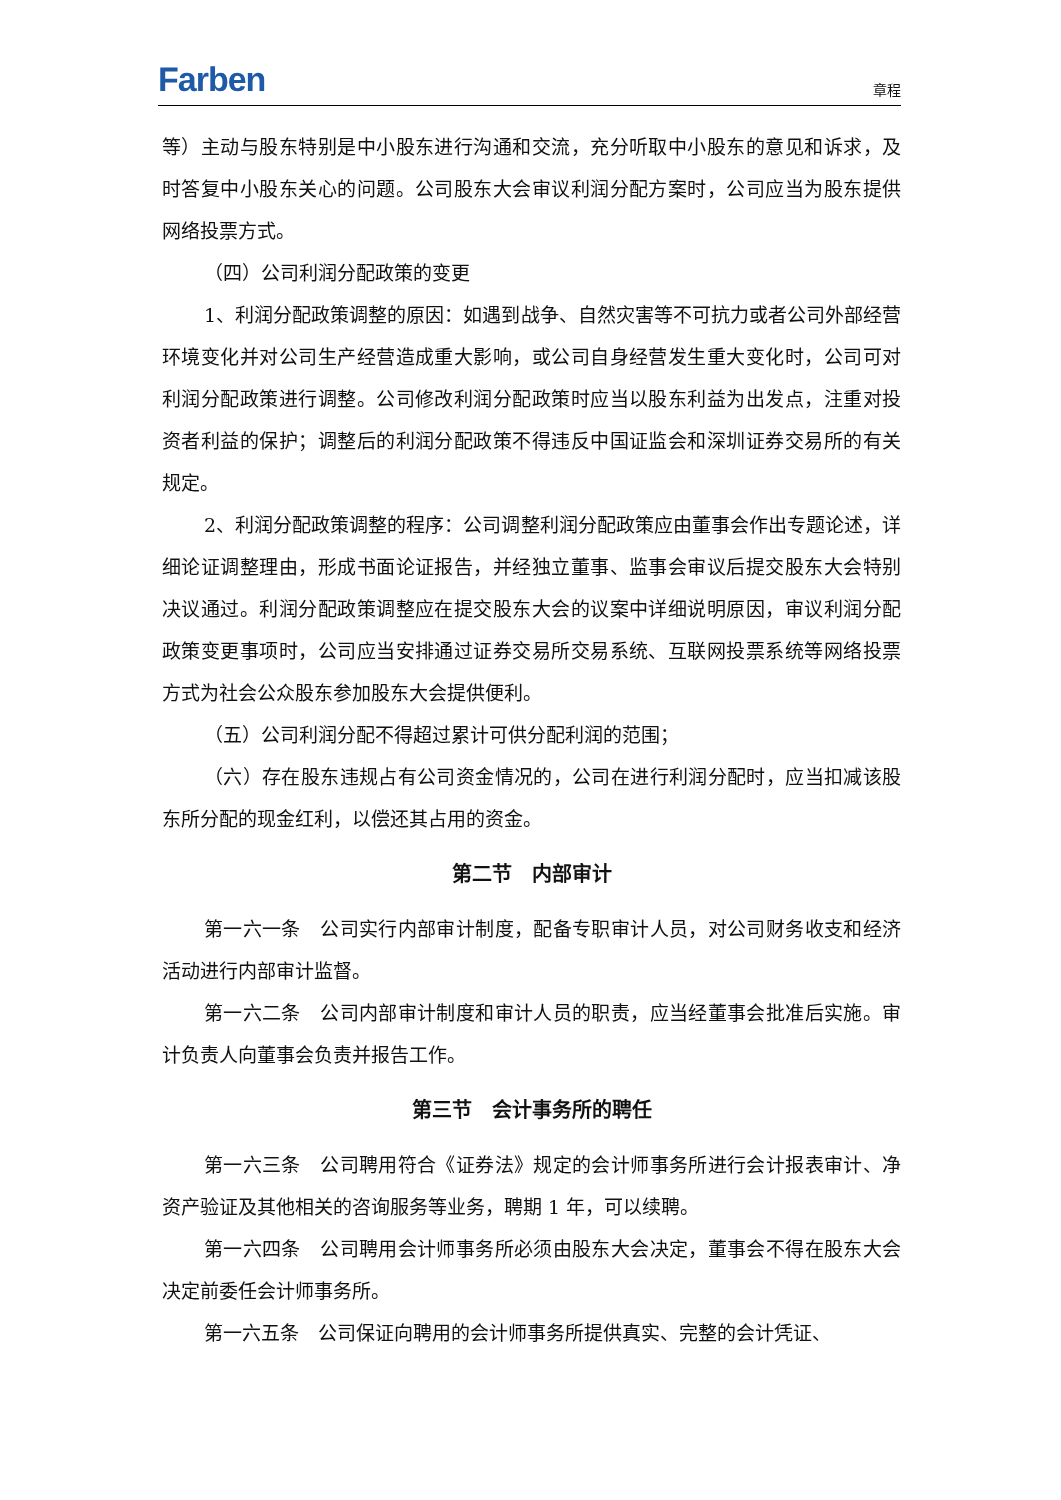Farben 章程
等）主动与股东特别是中小股东进行沟通和交流，充分听取中小股东的意见和诉求，及时答复中小股东关心的问题。公司股东大会审议利润分配方案时，公司应当为股东提供网络投票方式。
（四）公司利润分配政策的变更
1、利润分配政策调整的原因：如遇到战争、自然灾害等不可抗力或者公司外部经营环境变化并对公司生产经营造成重大影响，或公司自身经营发生重大变化时，公司可对利润分配政策进行调整。公司修改利润分配政策时应当以股东利益为出发点，注重对投资者利益的保护；调整后的利润分配政策不得违反中国证监会和深圳证券交易所的有关规定。
2、利润分配政策调整的程序：公司调整利润分配政策应由董事会作出专题论述，详细论证调整理由，形成书面论证报告，并经独立董事、监事会审议后提交股东大会特别决议通过。利润分配政策调整应在提交股东大会的议案中详细说明原因，审议利润分配政策变更事项时，公司应当安排通过证券交易所交易系统、互联网投票系统等网络投票方式为社会公众股东参加股东大会提供便利。
（五）公司利润分配不得超过累计可供分配利润的范围；
（六）存在股东违规占有公司资金情况的，公司在进行利润分配时，应当扣减该股东所分配的现金红利，以偿还其占用的资金。
第二节　内部审计
第一六一条　公司实行内部审计制度，配备专职审计人员，对公司财务收支和经济活动进行内部审计监督。
第一六二条　公司内部审计制度和审计人员的职责，应当经董事会批准后实施。审计负责人向董事会负责并报告工作。
第三节　会计事务所的聘任
第一六三条　公司聘用符合《证券法》规定的会计师事务所进行会计报表审计、净资产验证及其他相关的咨询服务等业务，聘期 1 年，可以续聘。
第一六四条　公司聘用会计师事务所必须由股东大会决定，董事会不得在股东大会决定前委任会计师事务所。
第一六五条　公司保证向聘用的会计师事务所提供真实、完整的会计凭证、